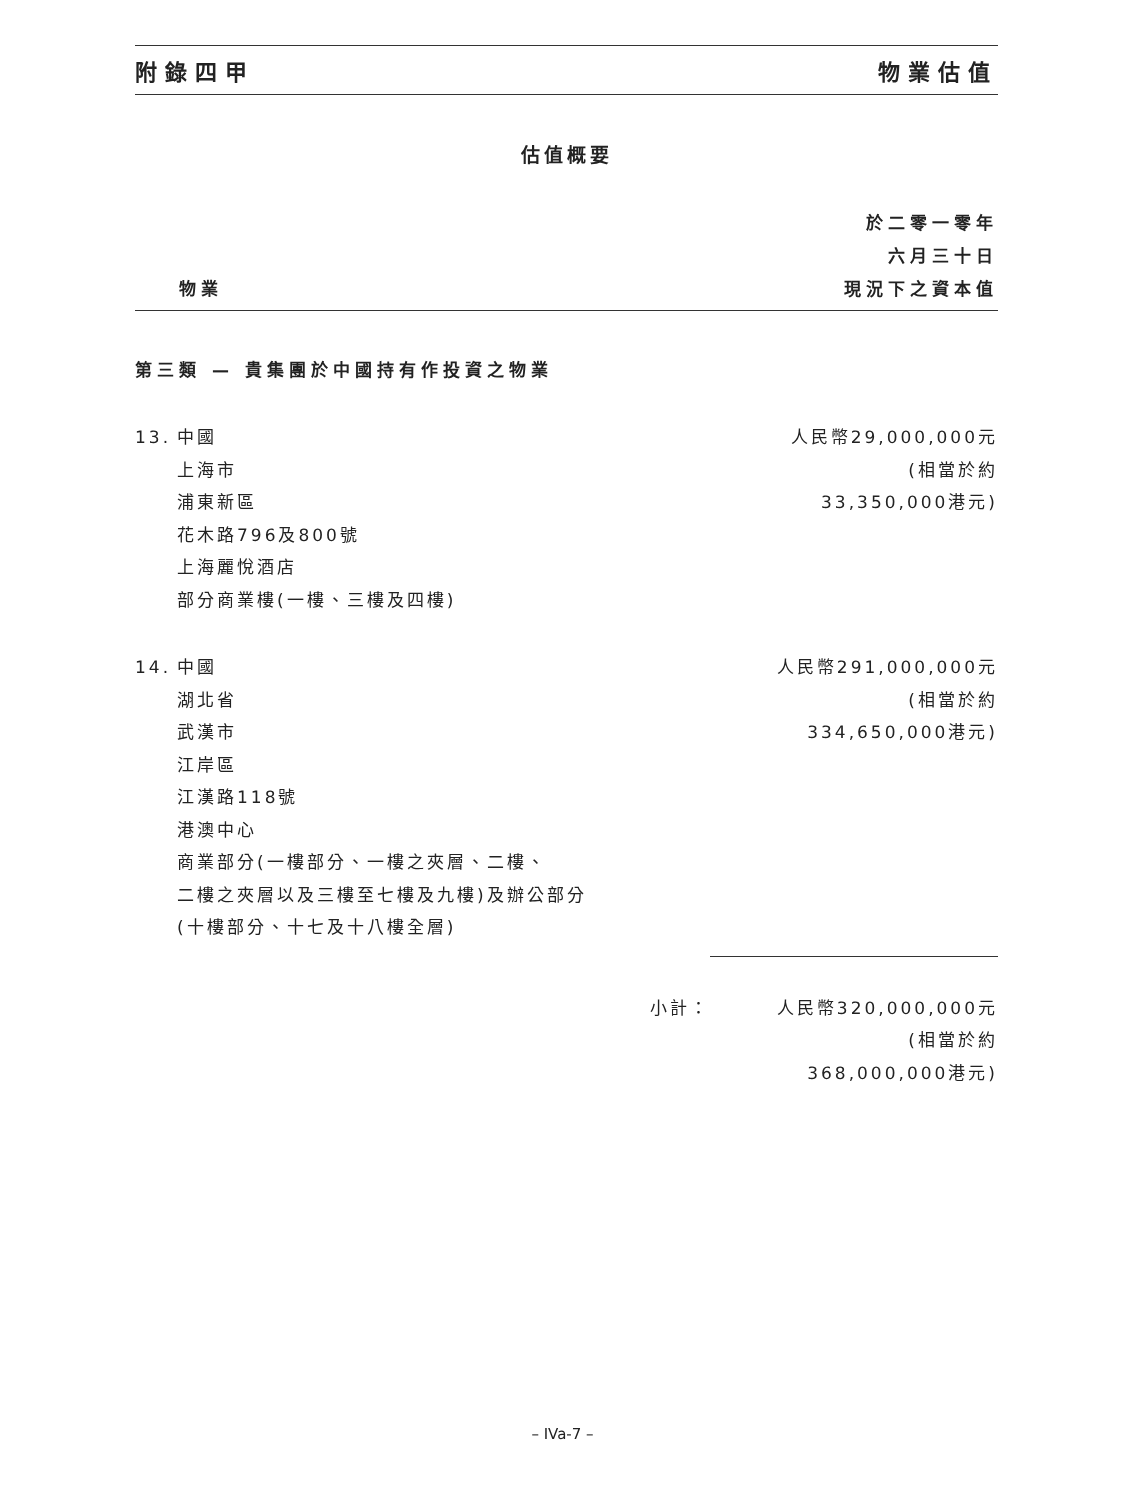附錄四甲 物業估值
估值概要
物業 於二零一零年
六月三十日
現況下之資本值
第三類 — 貴集團於中國持有作投資之物業
| 13. | 中國 上海市 浦東新區 花木路796及800號 上海麗悅酒店 部分商業樓(一樓、三樓及四樓) | 人民幣29,000,000元 (相當於約 33,350,000港元) |
| 14. | 中國 湖北省 武漢市 江岸區 江漢路118號 港澳中心 商業部分(一樓部分、一樓之夾層、二樓、 二樓之夾層以及三樓至七樓及九樓)及辦公部分 (十樓部分、十七及十八樓全層) | 人民幣291,000,000元 (相當於約 334,650,000港元) |
| | 小計： | 人民幣320,000,000元 (相當於約 368,000,000港元) |
– IVa-7 –